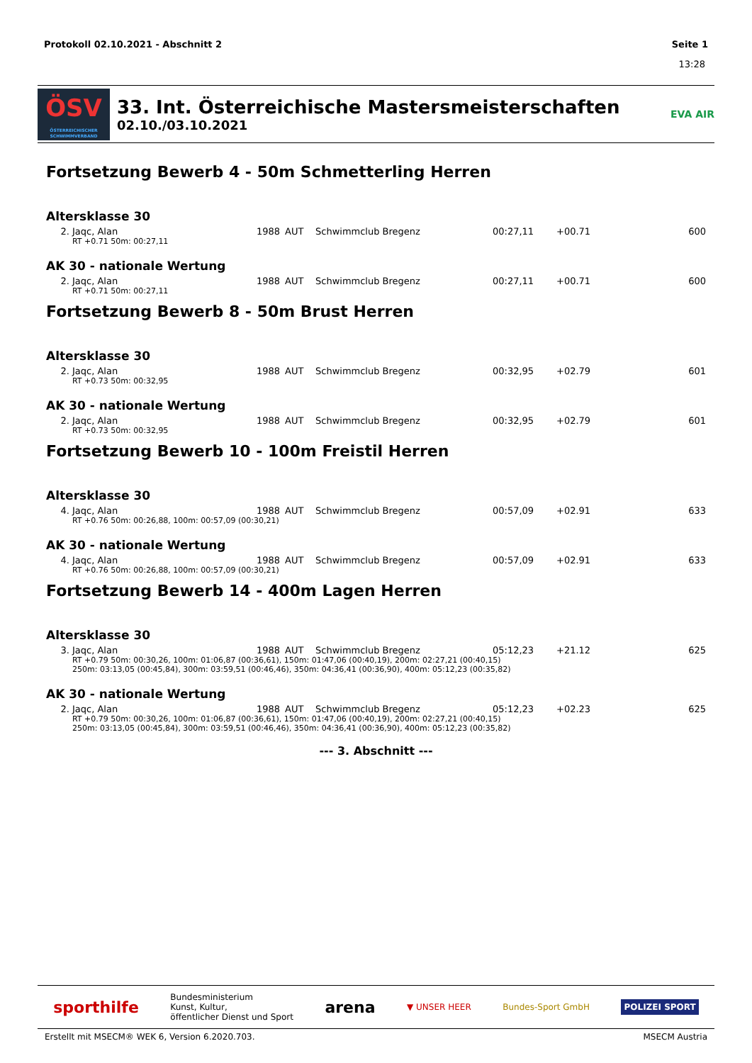Protokoll 02.10.2021 - Abschnitt 2 Seite 1
13:28
ÖSV
ÖSTERREICHISCHER SCHWIMMVERBAND
33. Int. Österreichische Mastersmeisterschaften
02.10./03.10.2021
EVA AIR
Fortsetzung Bewerb 4 - 50m Schmetterling Herren
Altersklasse 30
| 2. | Jaqc, Alan | 1988 | AUT | Schwimmclub Bregenz | 00:27,11 | +00.71 | 600 |
| RT +0.71 50m: 00:27,11 | | | | | | | |
AK 30 - nationale Wertung
| 2. | Jaqc, Alan | 1988 | AUT | Schwimmclub Bregenz | 00:27,11 | +00.71 | 600 |
| RT +0.71 50m: 00:27,11 | | | | | | | |
Fortsetzung Bewerb 8 - 50m Brust Herren
Altersklasse 30
| 2. | Jaqc, Alan | 1988 | AUT | Schwimmclub Bregenz | 00:32,95 | +02.79 | 601 |
| RT +0.73 50m: 00:32,95 | | | | | | | |
AK 30 - nationale Wertung
| 2. | Jaqc, Alan | 1988 | AUT | Schwimmclub Bregenz | 00:32,95 | +02.79 | 601 |
| RT +0.73 50m: 00:32,95 | | | | | | | |
Fortsetzung Bewerb 10 - 100m Freistil Herren
Altersklasse 30
| 4. | Jaqc, Alan | 1988 | AUT | Schwimmclub Bregenz | 00:57,09 | +02.91 | 633 |
| RT +0.76 50m: 00:26,88, 100m: 00:57,09 (00:30,21) | | | | | | | |
AK 30 - nationale Wertung
| 4. | Jaqc, Alan | 1988 | AUT | Schwimmclub Bregenz | 00:57,09 | +02.91 | 633 |
| RT +0.76 50m: 00:26,88, 100m: 00:57,09 (00:30,21) | | | | | | | |
Fortsetzung Bewerb 14 - 400m Lagen Herren
Altersklasse 30
| 3. | Jaqc, Alan | 1988 | AUT | Schwimmclub Bregenz | 05:12,23 | +21.12 | 625 |
| RT +0.79 50m: 00:30,26, 100m: 01:06,87 (00:36,61), 150m: 01:47,06 (00:40,19), 200m: 02:27,21 (00:40,15) 250m: 03:13,05 (00:45,84), 300m: 03:59,51 (00:46,46), 350m: 04:36,41 (00:36,90), 400m: 05:12,23 (00:35,82) | | | | | | | |
AK 30 - nationale Wertung
| 2. | Jaqc, Alan | 1988 | AUT | Schwimmclub Bregenz | 05:12,23 | +02.23 | 625 |
| RT +0.79 50m: 00:30,26, 100m: 01:06,87 (00:36,61), 150m: 01:47,06 (00:40,19), 200m: 02:27,21 (00:40,15) 250m: 03:13,05 (00:45,84), 300m: 03:59,51 (00:46,46), 350m: 04:36,41 (00:36,90), 400m: 05:12,23 (00:35,82) | | | | | | | |
--- 3. Abschnitt ---
sporthilfe Bundesministerium
Kunst, Kultur,
öffentlicher Dienst und Sport arena ▼ UNSER HEER Bundes-Sport GmbH POLIZEI SPORT
Erstellt mit MSECM® WEK 6, Version 6.2020.703. MSECM Austria